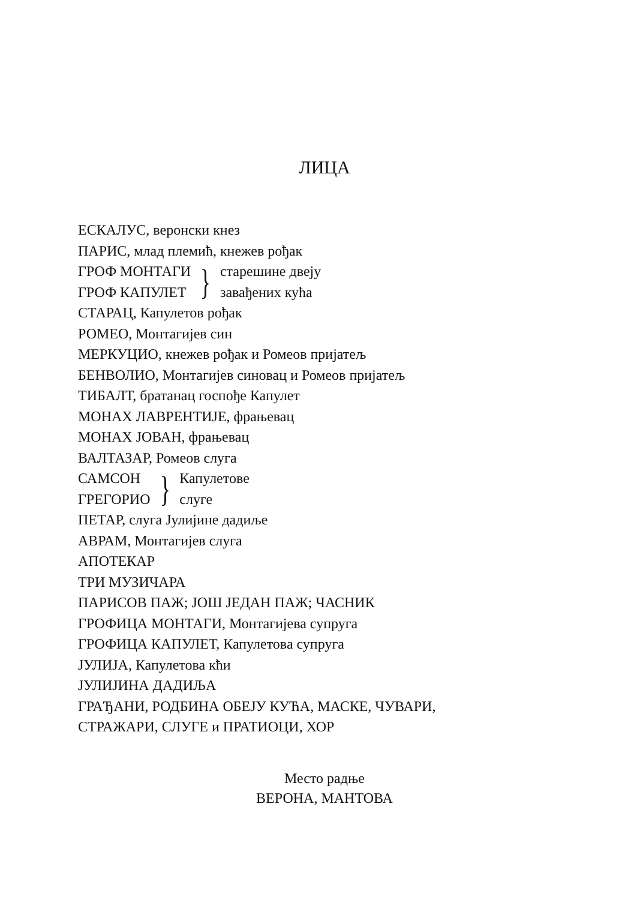ЛИЦА
ЕСКАЛУС, веронски кнез
ПАРИС, млад племић, кнежев рођак
ГРОФ МОНТАГИ
ГРОФ КАПУЛЕТ
}
старешине двеју
завађених кућа
СТАРАЦ, Капулетов рођак
РОМЕО, Монтагијев син
МЕРКУЦИО, кнежев рођак и Ромеов пријатељ
БЕНВОЛИО, Монтагијев синовац и Ромеов пријатељ
ТИБАЛТ, братанац госпође Капулет
МОНАХ ЛАВРЕНТИЈЕ, фрањевац
МОНАХ ЈОВАН, фрањевац
ВАЛТАЗАР, Ромеов слуга
САМСОН
ГРЕГОРИО
}
Капулетове
слуге
ПЕТАР, слуга Јулијине дадиље
АВРАМ, Монтагијев слуга
АПОТЕКАР
ТРИ МУЗИЧАРА
ПАРИСОВ ПАЖ; ЈОШ ЈЕДАН ПАЖ; ЧАСНИК
ГРОФИЦА МОНТАГИ, Монтагијева супруга
ГРОФИЦА КАПУЛЕТ, Капулетова супруга
ЈУЛИЈА, Капулетова кћи
ЈУЛИЈИНА ДАДИЉА
ГРАЂАНИ, РОДБИНА ОБЕЈУ КУЋА, МАСКЕ, ЧУВАРИ,
СТРАЖАРИ, СЛУГЕ и ПРАТИОЦИ, ХОР
Место радње
ВЕРОНА, МАНТОВА